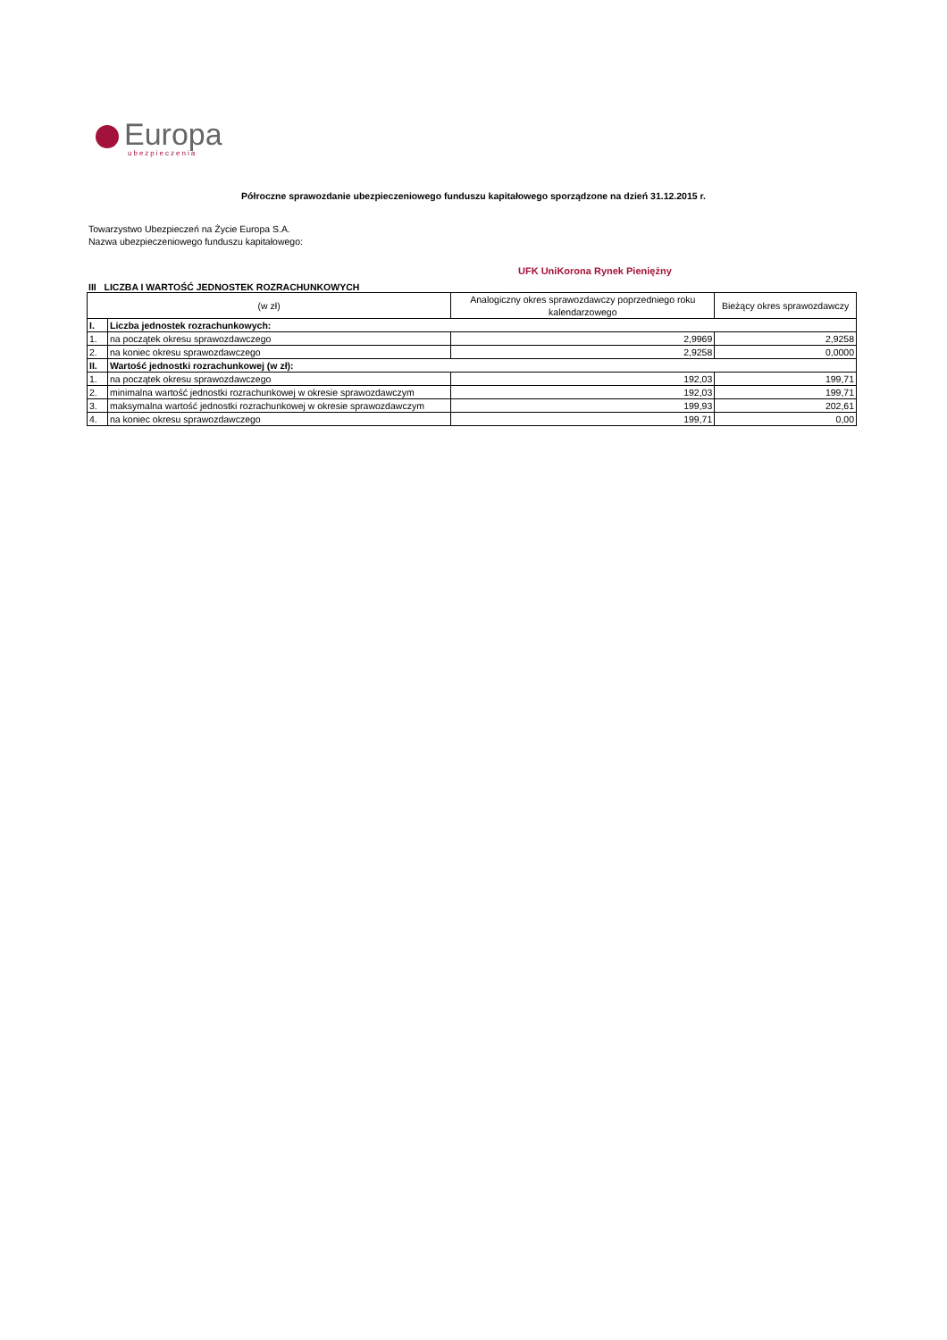Europa
ubezpieczenia
Półroczne sprawozdanie ubezpieczeniowego funduszu kapitałowego sporządzone na dzień 31.12.2015 r.
Towarzystwo Ubezpieczeń na Życie Europa S.A.
Nazwa ubezpieczeniowego funduszu kapitałowego:
UFK UniKorona Rynek Pieniężny
III LICZBA I WARTOŚĆ JEDNOSTEK ROZRACHUNKOWYCH
| (w zł) | | Analogiczny okres sprawozdawczy poprzedniego roku kalendarzowego | Bieżący okres sprawozdawczy |
| --- | --- | --- | --- |
| I. | Liczba jednostek rozrachunkowych: | | |
| 1. | na początek okresu sprawozdawczego | 2,9969 | 2,9258 |
| 2. | na koniec okresu sprawozdawczego | 2,9258 | 0,0000 |
| II. | Wartość jednostki rozrachunkowej (w zł): | | |
| 1. | na początek okresu sprawozdawczego | 192,03 | 199,71 |
| 2. | minimalna wartość jednostki rozrachunkowej w okresie sprawozdawczym | 192,03 | 199,71 |
| 3. | maksymalna wartość jednostki rozrachunkowej w okresie sprawozdawczym | 199,93 | 202,61 |
| 4. | na koniec okresu sprawozdawczego | 199,71 | 0,00 |